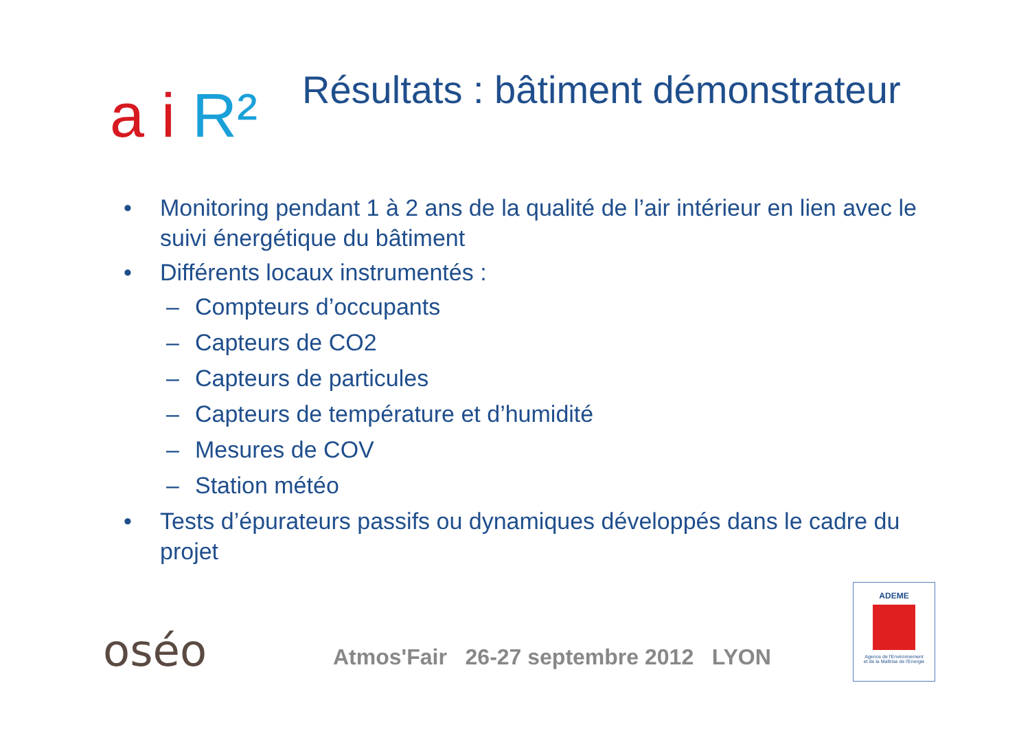a i R²
Résultats : bâtiment démonstrateur
• Monitoring pendant 1 à 2 ans de la qualité de l’air intérieur en lien avec le suivi énergétique du bâtiment
• Différents locaux instrumentés :
– Compteurs d’occupants
– Capteurs de CO2
– Capteurs de particules
– Capteurs de température et d’humidité
– Mesures de COV
– Station météo
• Tests d’épurateurs passifs ou dynamiques développés dans le cadre du projet
oséo
Atmos'Fair 26-27 septembre 2012 LYON
ADEME
Agence de l'Environnement
et de la Maîtrise de l'Energie